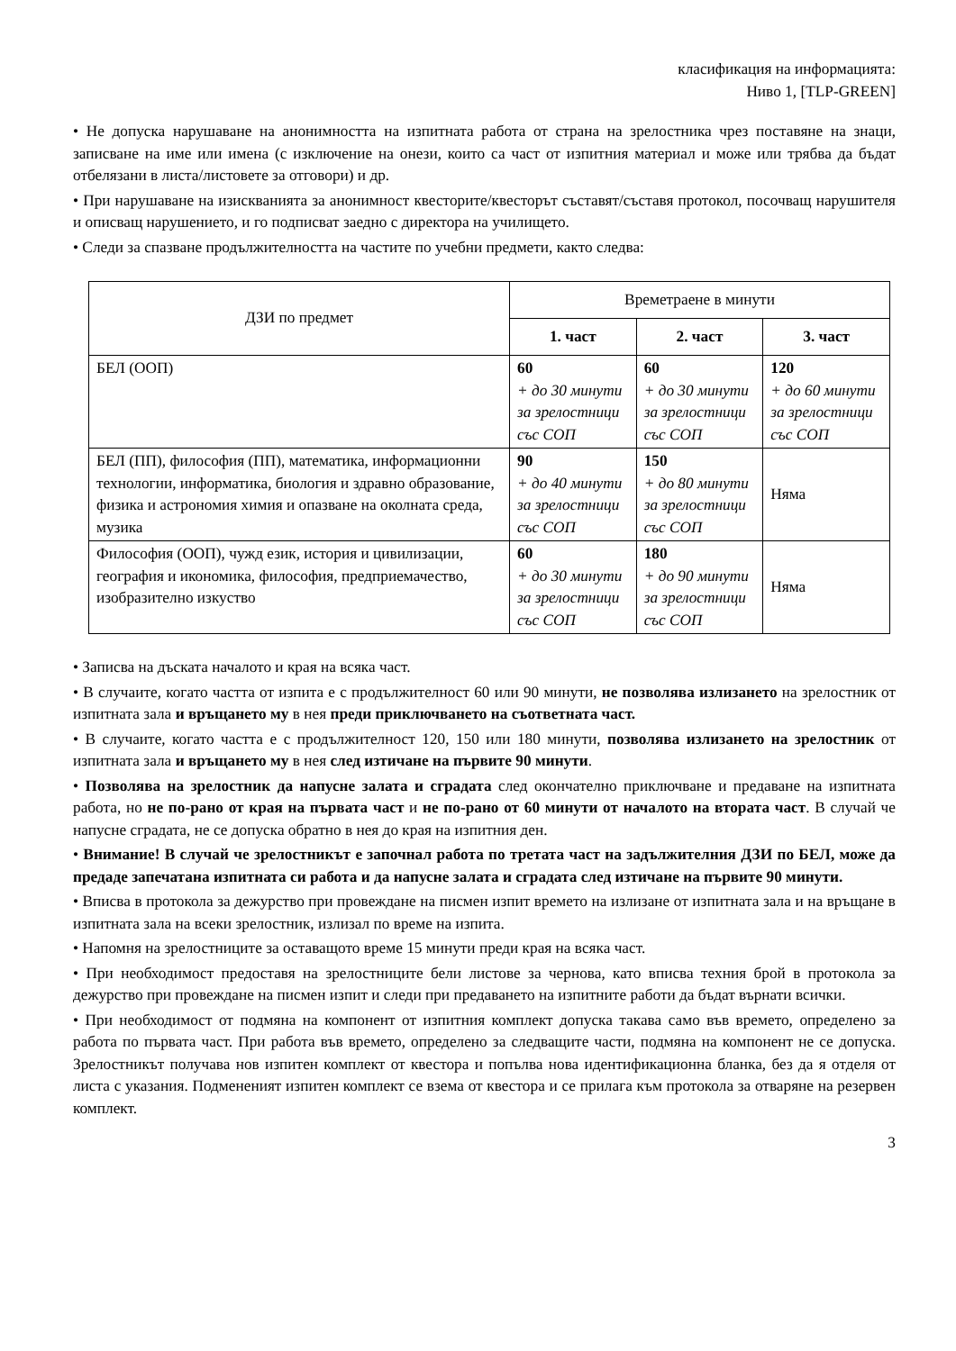класификация на информацията:
Ниво 1, [TLP-GREEN]
• Не допуска нарушаване на анонимността на изпитната работа от страна на зрелостника чрез поставяне на знаци, записване на име или имена (с изключение на онези, които са част от изпитния материал и може или трябва да бъдат отбелязани в листа/листовете за отговори) и др.
• При нарушаване на изискванията за анонимност квесторите/квесторът съставят/съставя протокол, посочващ нарушителя и описващ нарушението, и го подписват заедно с директора на училището.
• Следи за спазване продължителността на частите по учебни предмети, както следва:
| ДЗИ по предмет | Времетраене в минути | | |
| --- | --- | --- | --- |
| | 1. част | 2. част | 3. част |
| БЕЛ (ООП) | 60 + до 30 минути за зрелостници със СОП | 60 + до 30 минути за зрелостници със СОП | 120 + до 60 минути за зрелостници със СОП |
| БЕЛ (ПП), философия (ПП), математика, информационни технологии, информатика, биология и здравно образование, физика и астрономия химия и опазване на околната среда, музика | 90 + до 40 минути за зрелостници със СОП | 150 + до 80 минути за зрелостници със СОП | Няма |
| Философия (ООП), чужд език, история и цивилизации, география и икономика, философия, предприемачество, изобразително изкуство | 60 + до 30 минути за зрелостници със СОП | 180 + до 90 минути за зрелостници със СОП | Няма |
• Записва на дъската началото и края на всяка част.
• В случаите, когато частта от изпита е с продължителност 60 или 90 минути, не позволява излизането на зрелостник от изпитната зала и връщането му в нея преди приключването на съответната част.
• В случаите, когато частта е с продължителност 120, 150 или 180 минути, позволява излизането на зрелостник от изпитната зала и връщането му в нея след изтичане на първите 90 минути.
• Позволява на зрелостник да напусне залата и сградата след окончателно приключване и предаване на изпитната работа, но не по-рано от края на първата част и не по-рано от 60 минути от началото на втората част. В случай че напусне сградата, не се допуска обратно в нея до края на изпитния ден.
• Внимание! В случай че зрелостникът е започнал работа по третата част на задължителния ДЗИ по БЕЛ, може да предаде запечатана изпитната си работа и да напусне залата и сградата след изтичане на първите 90 минути.
• Вписва в протокола за дежурство при провеждане на писмен изпит времето на излизане от изпитната зала и на връщане в изпитната зала на всеки зрелостник, излизал по време на изпита.
• Напомня на зрелостниците за оставащото време 15 минути преди края на всяка част.
• При необходимост предоставя на зрелостниците бели листове за чернова, като вписва техния брой в протокола за дежурство при провеждане на писмен изпит и следи при предаването на изпитните работи да бъдат върнати всички.
• При необходимост от подмяна на компонент от изпитния комплект допуска такава само във времето, определено за работа по първата част. При работа във времето, определено за следващите части, подмяна на компонент не се допуска. Зрелостникът получава нов изпитен комплект от квестора и попълва нова идентификационна бланка, без да я отделя от листа с указания. Подмененият изпитен комплект се взема от квестора и се прилага към протокола за отваряне на резервен комплект.
3